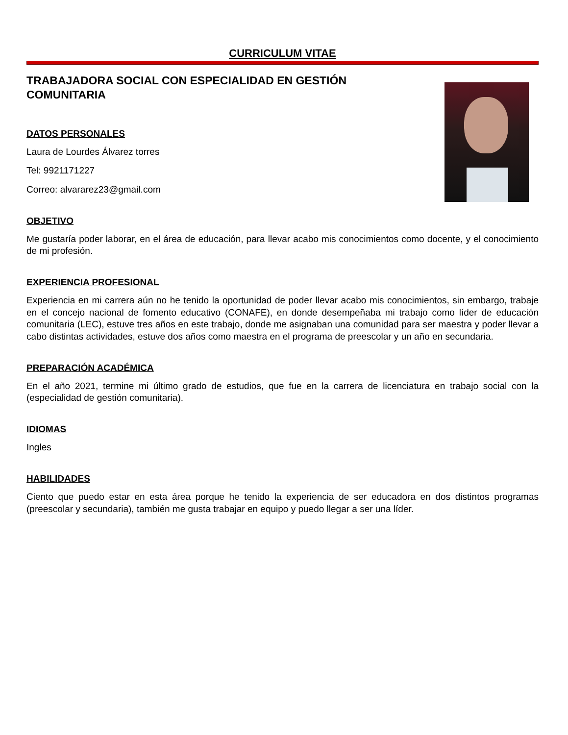CURRICULUM VITAE
TRABAJADORA SOCIAL CON ESPECIALIDAD EN GESTIÓN COMUNITARIA
DATOS PERSONALES
Laura de Lourdes Álvarez torres
Tel: 9921171227
Correo: alvararez23@gmail.com
OBJETIVO
Me gustaría poder laborar, en el área de educación, para llevar acabo mis conocimientos como docente, y el conocimiento de mi profesión.
EXPERIENCIA PROFESIONAL
Experiencia en mi carrera aún no he tenido la oportunidad de poder llevar acabo mis conocimientos, sin embargo, trabaje en el concejo nacional de fomento educativo (CONAFE), en donde desempeñaba mi trabajo como líder de educación comunitaria (LEC), estuve tres años en este trabajo, donde me asignaban una comunidad para ser maestra y poder llevar a cabo distintas actividades, estuve dos años como maestra en el programa de preescolar y un año en secundaria.
PREPARACIÓN ACADÉMICA
En el año 2021, termine mi último grado de estudios, que fue en la carrera de licenciatura en trabajo social con la (especialidad de gestión comunitaria).
IDIOMAS
Ingles
HABILIDADES
Ciento que puedo estar en esta área porque he tenido la experiencia de ser educadora en dos distintos programas (preescolar y secundaria), también me gusta trabajar en equipo y puedo llegar a ser una líder.